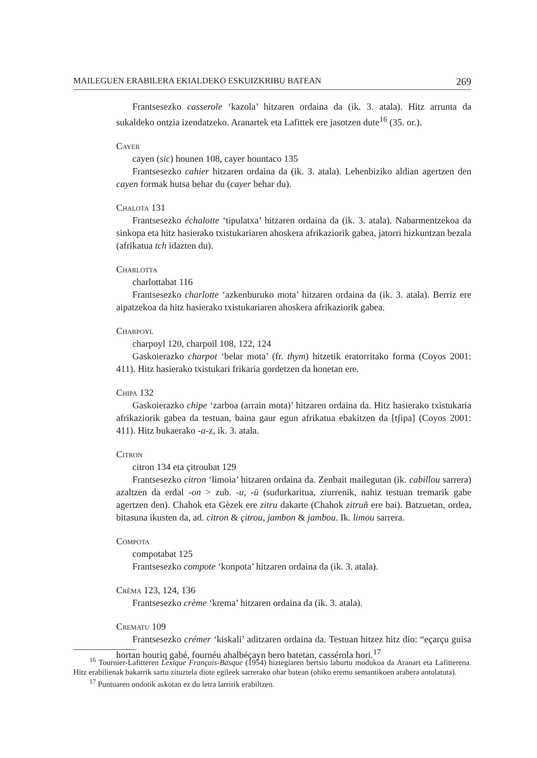MAILEGUEN ERABILERA EKIALDEKO ESKUIZKRIBU BATEAN 269
Frantsesezko casserole ‘kazola’ hitzaren ordaina da (ik. 3. atala). Hitz arrunta da sukaldeko ontzia izendatzeko. Aranartek eta Lafittek ere jasotzen dute<sup>16</sup> (35. or.).
Cayer
cayen (sic) hounen 108, cayer hountaco 135
Frantsesezko cahier hitzaren ordaina da (ik. 3. atala). Lehenbiziko aldian agertzen den cayen formak hutsa behar du (cayer behar du).
Chalota 131
Frantsesezko échalotte ‘tipulatxa’ hitzaren ordaina da (ik. 3. atala). Nabarmentzekoa da sinkopa eta hitz hasierako txistukariaren ahoskera afrikaziorik gabea, jatorri hizkuntzan bezala (afrikatua tch idazten du).
Charlotta
charlottabat 116
Frantsesezko charlotte ‘azkenburuko mota’ hitzaren ordaina da (ik. 3. atala). Berriz ere aipatzekoa da hitz hasierako txistukariaren ahoskera afrikaziorik gabea.
Charpoyl
charpoyl 120, charpoil 108, 122, 124
Gaskoierazko charpot ‘belar mota’ (fr. thym) hitzetik eratorritako forma (Coyos 2001: 411). Hitz hasierako txistukari frikaria gordetzen da honetan ere.
Chipa 132
Gaskoierazko chipe ‘zarboa (arrain mota)’ hitzaren ordaina da. Hitz hasierako txistukaria afrikaziorik gabea da testuan, baina gaur egun afrikatua ebakitzen da [tʃipa] (Coyos 2001: 411). Hitz bukaerako -a-z, ik. 3. atala.
Citron
citron 134 eta çitroubat 129
Frantsesezko citron ‘limoia’ hitzaren ordaina da. Zenbait mailegutan (ik. cabillou sarrera) azaltzen da erdal -on > zub. -u, -ü (sudurkaritua, ziurrenik, nahiz testuan tremarik gabe agertzen den). Chahok eta Gèzek ere zitru dakarte (Chahok zitruñ ere bai). Batzuetan, ordea, bitasuna ikusten da, ad. citron & çitrou, jambon & jambou. Ik. limou sarrera.
Compota
compotabat 125
Frantsesezko compote ‘konpota’ hitzaren ordaina da (ik. 3. atala).
Créma 123, 124, 136
Frantsesezko crème ‘krema’ hitzaren ordaina da (ik. 3. atala).
Crematu 109
Frantsesezko crémer ‘kiskali’ aditzaren ordaina da. Testuan hitzez hitz dio: “eçarçu guisa hortan houriq gabé, fournéu ahalbéçayn bero batetan, cassérola hori.<sup>17</sup>
<sup>16</sup> Tournier-Lafitteren Lexique Français-Basque (1954) hiztegiaren bertsio laburtu modukoa da Aranart eta Lafitterena. Hitz erabilienak bakarrik sartu zituztela diote egileek sarrerako ohar batean (ohiko eremu semantikoen arabera antolatuta).
<sup>17</sup> Puntuaren ondotik askotan ez du letra larririk erabiltzen.